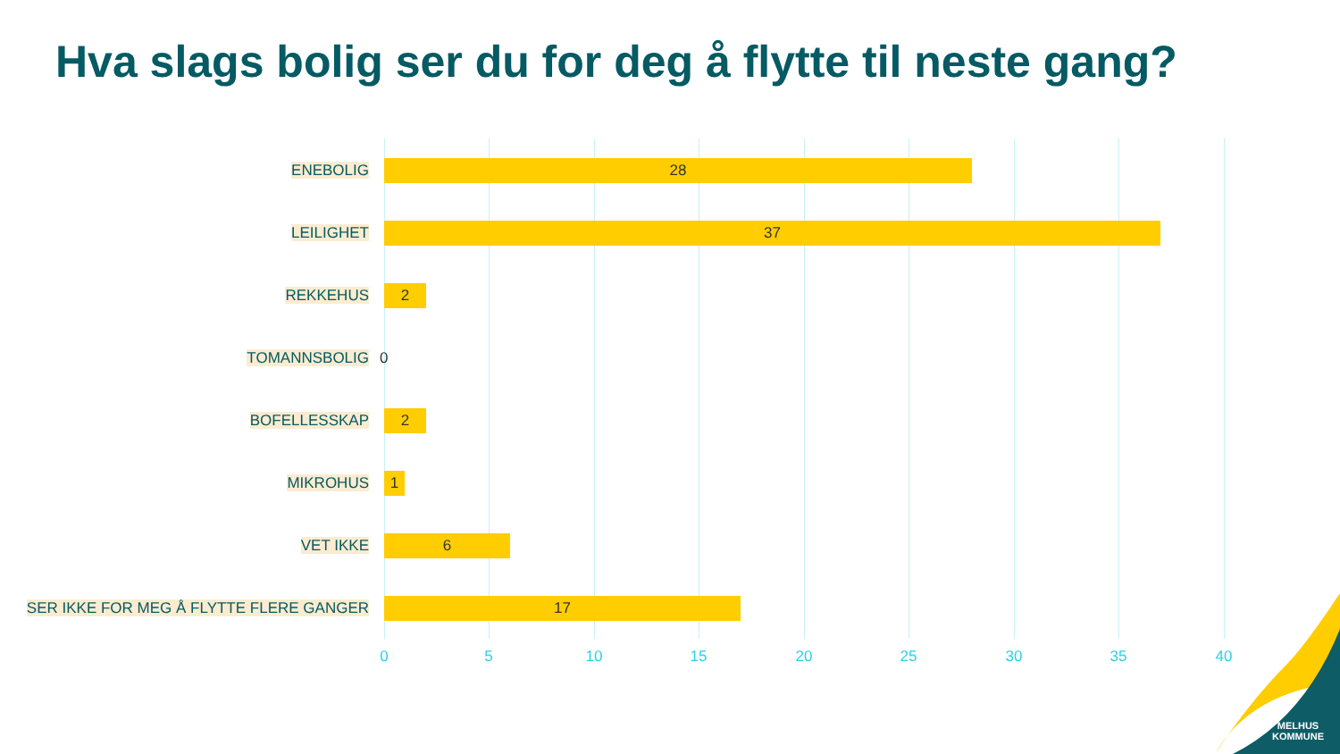Hva slags bolig ser du for deg å flytte til neste gang?
ENEBOLIG
28
LEILIGHET
37
REKKEHUS
2
TOMANNSBOLIG
0
BOFELLESSKAP
2
MIKROHUS
1
VET IKKE
6
SER IKKE FOR MEG Å FLYTTE FLERE GANGER
17
0 5 10 15 20 25 30 35 40
MELHUS
KOMMUNE